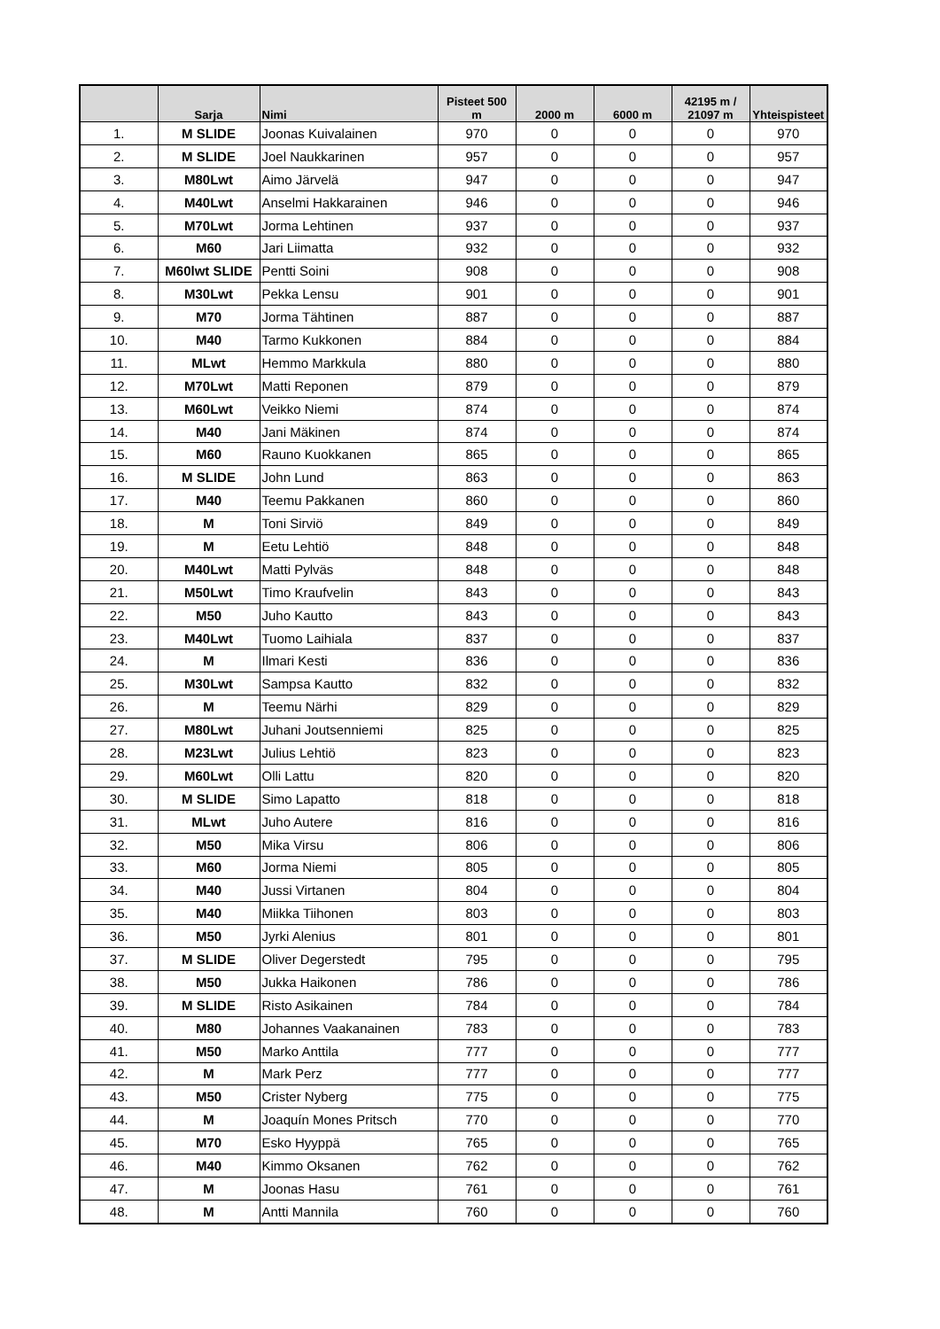| | Sarja | Nimi | Pisteet 500 m | 2000 m | 6000 m | 42195 m / 21097 m | Yhteispisteet |
| --- | --- | --- | --- | --- | --- | --- | --- |
| 1. | M SLIDE | Joonas Kuivalainen | 970 | 0 | 0 | 0 | 970 |
| 2. | M SLIDE | Joel Naukkarinen | 957 | 0 | 0 | 0 | 957 |
| 3. | M80Lwt | Aimo Järvelä | 947 | 0 | 0 | 0 | 947 |
| 4. | M40Lwt | Anselmi Hakkarainen | 946 | 0 | 0 | 0 | 946 |
| 5. | M70Lwt | Jorma Lehtinen | 937 | 0 | 0 | 0 | 937 |
| 6. | M60 | Jari Liimatta | 932 | 0 | 0 | 0 | 932 |
| 7. | M60lwt SLIDE | Pentti Soini | 908 | 0 | 0 | 0 | 908 |
| 8. | M30Lwt | Pekka Lensu | 901 | 0 | 0 | 0 | 901 |
| 9. | M70 | Jorma Tähtinen | 887 | 0 | 0 | 0 | 887 |
| 10. | M40 | Tarmo Kukkonen | 884 | 0 | 0 | 0 | 884 |
| 11. | MLwt | Hemmo Markkula | 880 | 0 | 0 | 0 | 880 |
| 12. | M70Lwt | Matti Reponen | 879 | 0 | 0 | 0 | 879 |
| 13. | M60Lwt | Veikko Niemi | 874 | 0 | 0 | 0 | 874 |
| 14. | M40 | Jani Mäkinen | 874 | 0 | 0 | 0 | 874 |
| 15. | M60 | Rauno Kuokkanen | 865 | 0 | 0 | 0 | 865 |
| 16. | M SLIDE | John Lund | 863 | 0 | 0 | 0 | 863 |
| 17. | M40 | Teemu Pakkanen | 860 | 0 | 0 | 0 | 860 |
| 18. | M | Toni Sirviö | 849 | 0 | 0 | 0 | 849 |
| 19. | M | Eetu Lehtiö | 848 | 0 | 0 | 0 | 848 |
| 20. | M40Lwt | Matti Pylväs | 848 | 0 | 0 | 0 | 848 |
| 21. | M50Lwt | Timo Kraufvelin | 843 | 0 | 0 | 0 | 843 |
| 22. | M50 | Juho Kautto | 843 | 0 | 0 | 0 | 843 |
| 23. | M40Lwt | Tuomo Laihiala | 837 | 0 | 0 | 0 | 837 |
| 24. | M | Ilmari Kesti | 836 | 0 | 0 | 0 | 836 |
| 25. | M30Lwt | Sampsa Kautto | 832 | 0 | 0 | 0 | 832 |
| 26. | M | Teemu Närhi | 829 | 0 | 0 | 0 | 829 |
| 27. | M80Lwt | Juhani Joutsenniemi | 825 | 0 | 0 | 0 | 825 |
| 28. | M23Lwt | Julius Lehtiö | 823 | 0 | 0 | 0 | 823 |
| 29. | M60Lwt | Olli Lattu | 820 | 0 | 0 | 0 | 820 |
| 30. | M SLIDE | Simo Lapatto | 818 | 0 | 0 | 0 | 818 |
| 31. | MLwt | Juho Autere | 816 | 0 | 0 | 0 | 816 |
| 32. | M50 | Mika Virsu | 806 | 0 | 0 | 0 | 806 |
| 33. | M60 | Jorma Niemi | 805 | 0 | 0 | 0 | 805 |
| 34. | M40 | Jussi Virtanen | 804 | 0 | 0 | 0 | 804 |
| 35. | M40 | Miikka Tiihonen | 803 | 0 | 0 | 0 | 803 |
| 36. | M50 | Jyrki Alenius | 801 | 0 | 0 | 0 | 801 |
| 37. | M SLIDE | Oliver Degerstedt | 795 | 0 | 0 | 0 | 795 |
| 38. | M50 | Jukka Haikonen | 786 | 0 | 0 | 0 | 786 |
| 39. | M SLIDE | Risto Asikainen | 784 | 0 | 0 | 0 | 784 |
| 40. | M80 | Johannes Vaakanainen | 783 | 0 | 0 | 0 | 783 |
| 41. | M50 | Marko Anttila | 777 | 0 | 0 | 0 | 777 |
| 42. | M | Mark Perz | 777 | 0 | 0 | 0 | 777 |
| 43. | M50 | Crister Nyberg | 775 | 0 | 0 | 0 | 775 |
| 44. | M | Joaquín Mones Pritsch | 770 | 0 | 0 | 0 | 770 |
| 45. | M70 | Esko Hyyppä | 765 | 0 | 0 | 0 | 765 |
| 46. | M40 | Kimmo Oksanen | 762 | 0 | 0 | 0 | 762 |
| 47. | M | Joonas Hasu | 761 | 0 | 0 | 0 | 761 |
| 48. | M | Antti Mannila | 760 | 0 | 0 | 0 | 760 |